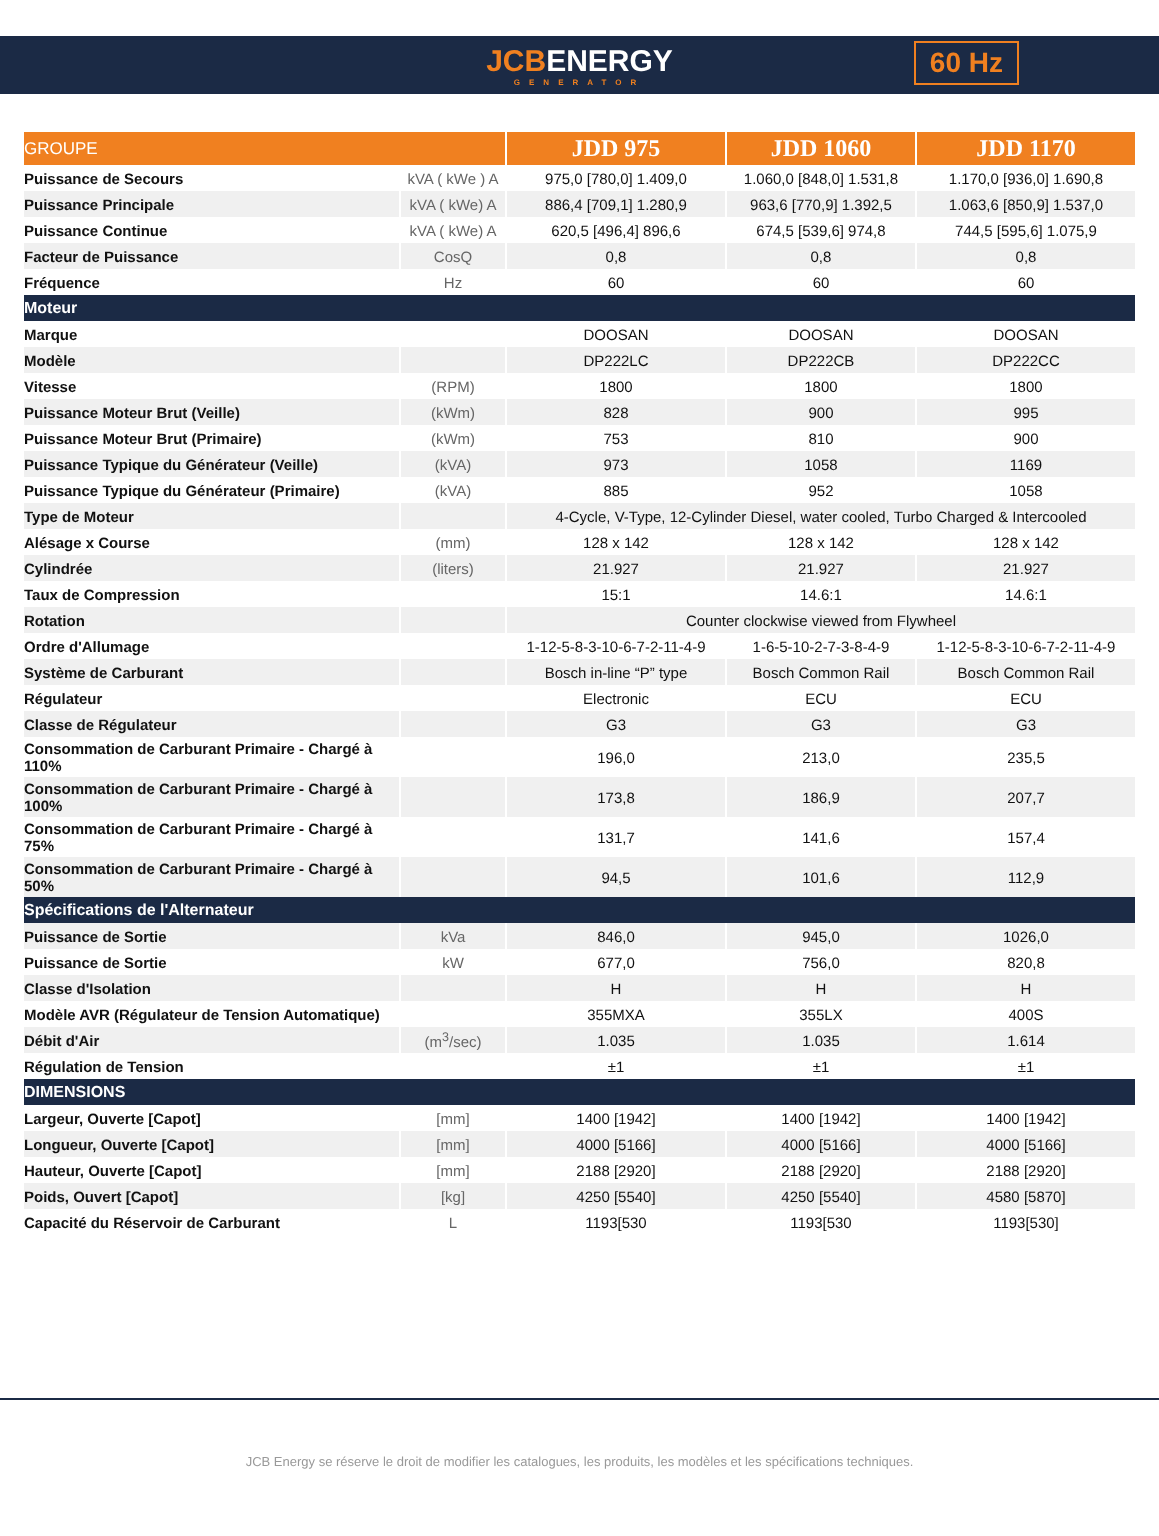JCBENERGY
GENERATOR
60 Hz
| GROUPE | | JDD 975 | JDD 1060 | JDD 1170 |
| --- | --- | --- | --- | --- |
| Puissance de Secours | kVA ( kWe ) A | 975,0 [780,0] 1.409,0 | 1.060,0 [848,0] 1.531,8 | 1.170,0 [936,0] 1.690,8 |
| Puissance Principale | kVA ( kWe) A | 886,4 [709,1] 1.280,9 | 963,6 [770,9] 1.392,5 | 1.063,6 [850,9] 1.537,0 |
| Puissance Continue | kVA ( kWe) A | 620,5 [496,4] 896,6 | 674,5 [539,6] 974,8 | 744,5 [595,6] 1.075,9 |
| Facteur de Puissance | CosQ | 0,8 | 0,8 | 0,8 |
| Fréquence | Hz | 60 | 60 | 60 |
| Moteur | | | | |
| Marque | | DOOSAN | DOOSAN | DOOSAN |
| Modèle | | DP222LC | DP222CB | DP222CC |
| Vitesse | (RPM) | 1800 | 1800 | 1800 |
| Puissance Moteur Brut (Veille) | (kWm) | 828 | 900 | 995 |
| Puissance Moteur Brut (Primaire) | (kWm) | 753 | 810 | 900 |
| Puissance Typique du Générateur (Veille) | (kVA) | 973 | 1058 | 1169 |
| Puissance Typique du Générateur (Primaire) | (kVA) | 885 | 952 | 1058 |
| Type de Moteur | | 4-Cycle, V-Type, 12-Cylinder Diesel, water cooled, Turbo Charged & Intercooled | | |
| Alésage x Course | (mm) | 128 x 142 | 128 x 142 | 128 x 142 |
| Cylindrée | (liters) | 21.927 | 21.927 | 21.927 |
| Taux de Compression | | 15:1 | 14.6:1 | 14.6:1 |
| Rotation | | Counter clockwise viewed from Flywheel | | |
| Ordre d'Allumage | | 1-12-5-8-3-10-6-7-2-11-4-9 | 1-6-5-10-2-7-3-8-4-9 | 1-12-5-8-3-10-6-7-2-11-4-9 |
| Système de Carburant | | Bosch in-line “P” type | Bosch Common Rail | Bosch Common Rail |
| Régulateur | | Electronic | ECU | ECU |
| Classe de Régulateur | | G3 | G3 | G3 |
| Consommation de Carburant Primaire - Chargé à 110% | | 196,0 | 213,0 | 235,5 |
| Consommation de Carburant Primaire - Chargé à 100% | | 173,8 | 186,9 | 207,7 |
| Consommation de Carburant Primaire - Chargé à 75% | | 131,7 | 141,6 | 157,4 |
| Consommation de Carburant Primaire - Chargé à 50% | | 94,5 | 101,6 | 112,9 |
| Spécifications de l'Alternateur | | | | |
| Puissance de Sortie | kVa | 846,0 | 945,0 | 1026,0 |
| Puissance de Sortie | kW | 677,0 | 756,0 | 820,8 |
| Classe d'Isolation | | H | H | H |
| Modèle AVR (Régulateur de Tension Automatique) | | 355MXA | 355LX | 400S |
| Débit d'Air | (m<sup>3</sup>/sec) | 1.035 | 1.035 | 1.614 |
| Régulation de Tension | | ±1 | ±1 | ±1 |
| DIMENSIONS | | | | |
| Largeur, Ouverte [Capot] | [mm] | 1400 [1942] | 1400 [1942] | 1400 [1942] |
| Longueur, Ouverte [Capot] | [mm] | 4000 [5166] | 4000 [5166] | 4000 [5166] |
| Hauteur, Ouverte [Capot] | [mm] | 2188 [2920] | 2188 [2920] | 2188 [2920] |
| Poids, Ouvert [Capot] | [kg] | 4250 [5540] | 4250 [5540] | 4580 [5870] |
| Capacité du Réservoir de Carburant | L | 1193[530 | 1193[530 | 1193[530] |
JCB Energy se réserve le droit de modifier les catalogues, les produits, les modèles et les spécifications techniques.